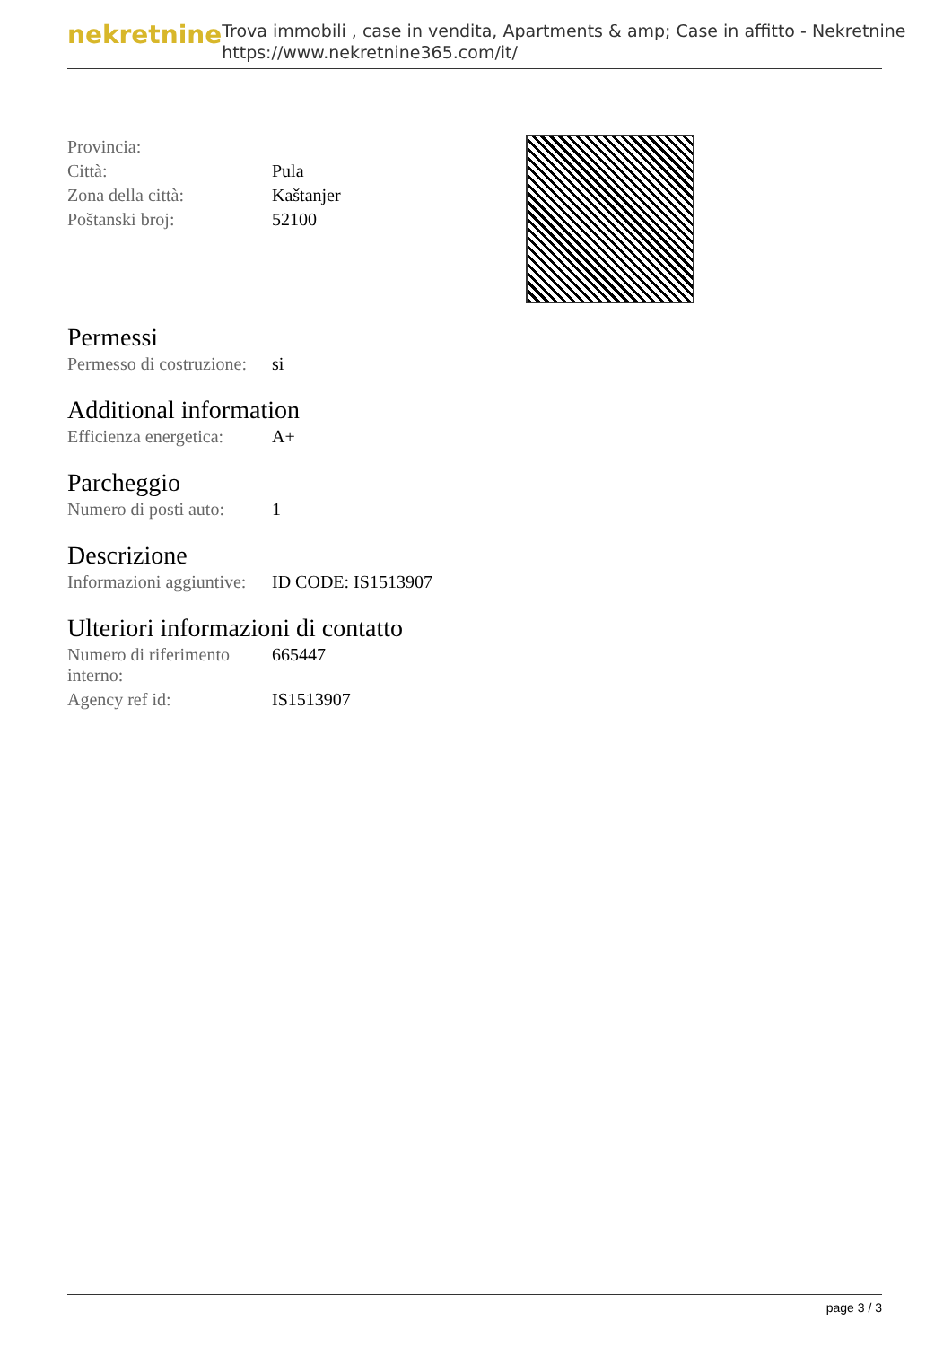nekretnine
Trova immobili , case in vendita, Apartments & amp; Case in affitto - Nekretnine
https://www.nekretnine365.com/it/
| Provincia: | |
| Città: | Pula |
| Zona della città: | Kaštanjer |
| Poštanski broj: | 52100 |
Permessi
| Permesso di costruzione: | si |
Additional information
| Efficienza energetica: | A+ |
Parcheggio
| Numero di posti auto: | 1 |
Descrizione
| Informazioni aggiuntive: | ID CODE: IS1513907 |
Ulteriori informazioni di contatto
| Numero di riferimento interno: | 665447 |
| Agency ref id: | IS1513907 |
page 3 / 3